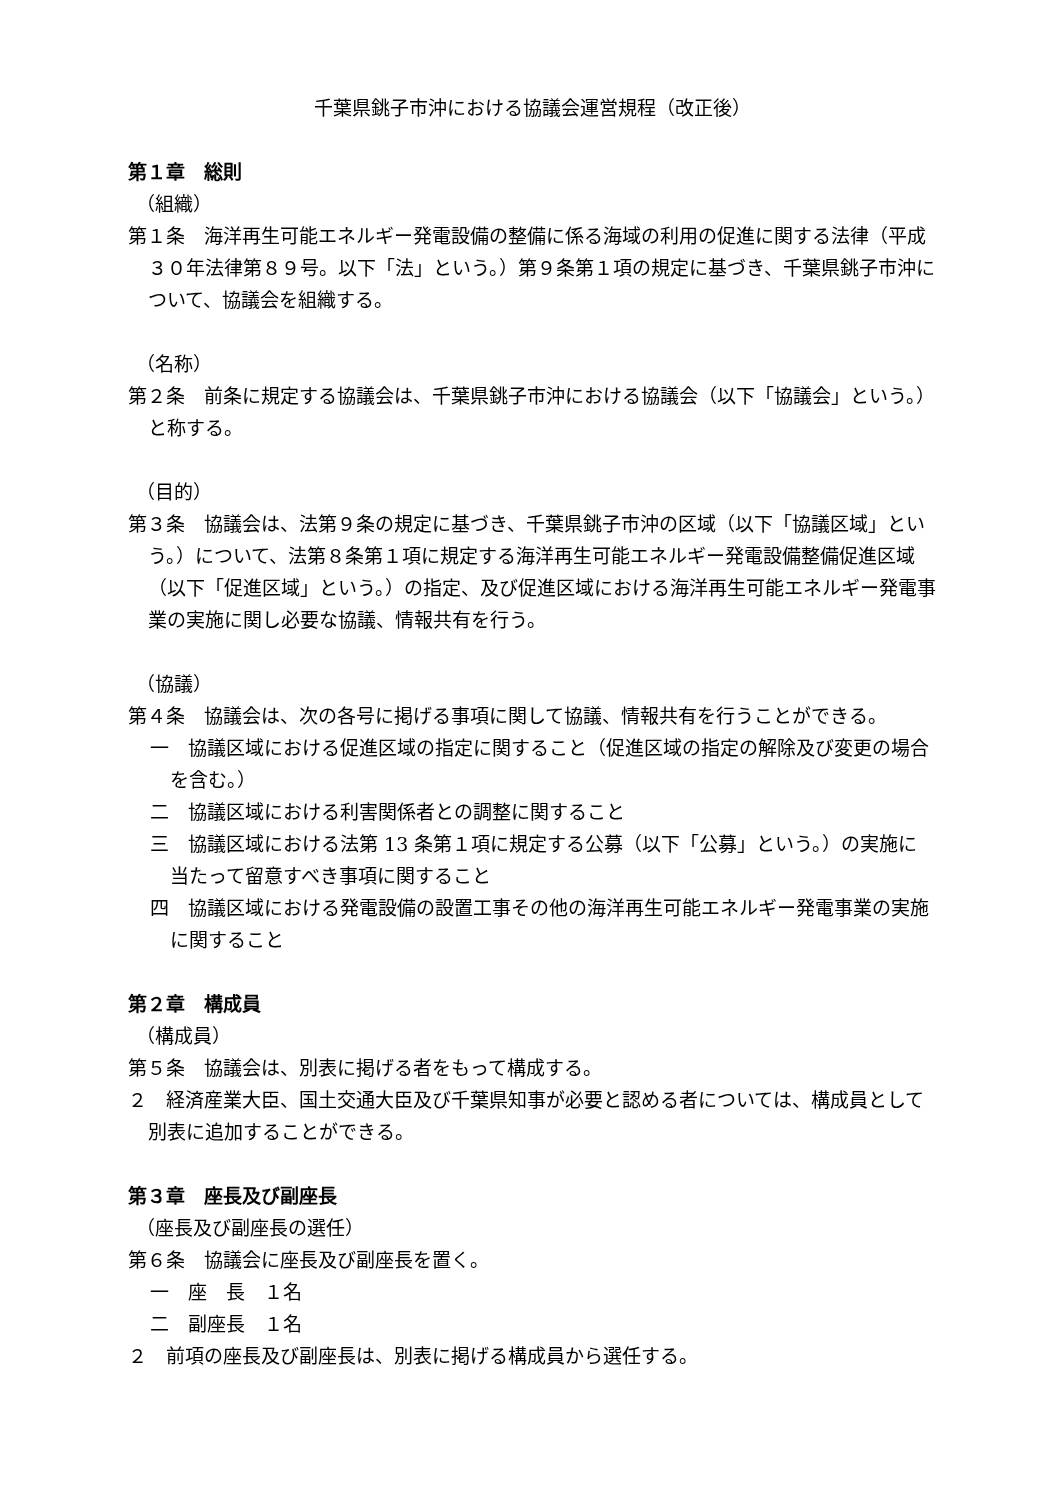千葉県銚子市沖における協議会運営規程（改正後）
第１章　総則
（組織）
第１条　海洋再生可能エネルギー発電設備の整備に係る海域の利用の促進に関する法律（平成３０年法律第８９号。以下「法」という。）第９条第１項の規定に基づき、千葉県銚子市沖について、協議会を組織する。
（名称）
第２条　前条に規定する協議会は、千葉県銚子市沖における協議会（以下「協議会」という。）と称する。
（目的）
第３条　協議会は、法第９条の規定に基づき、千葉県銚子市沖の区域（以下「協議区域」という。）について、法第８条第１項に規定する海洋再生可能エネルギー発電設備整備促進区域（以下「促進区域」という。）の指定、及び促進区域における海洋再生可能エネルギー発電事業の実施に関し必要な協議、情報共有を行う。
（協議）
第４条　協議会は、次の各号に掲げる事項に関して協議、情報共有を行うことができる。
一　協議区域における促進区域の指定に関すること（促進区域の指定の解除及び変更の場合を含む。）
二　協議区域における利害関係者との調整に関すること
三　協議区域における法第 13 条第１項に規定する公募（以下「公募」という。）の実施に当たって留意すべき事項に関すること
四　協議区域における発電設備の設置工事その他の海洋再生可能エネルギー発電事業の実施に関すること
第２章　構成員
（構成員）
第５条　協議会は、別表に掲げる者をもって構成する。
２　経済産業大臣、国土交通大臣及び千葉県知事が必要と認める者については、構成員として別表に追加することができる。
第３章　座長及び副座長
（座長及び副座長の選任）
第６条　協議会に座長及び副座長を置く。
一　座　長　１名
二　副座長　１名
２　前項の座長及び副座長は、別表に掲げる構成員から選任する。